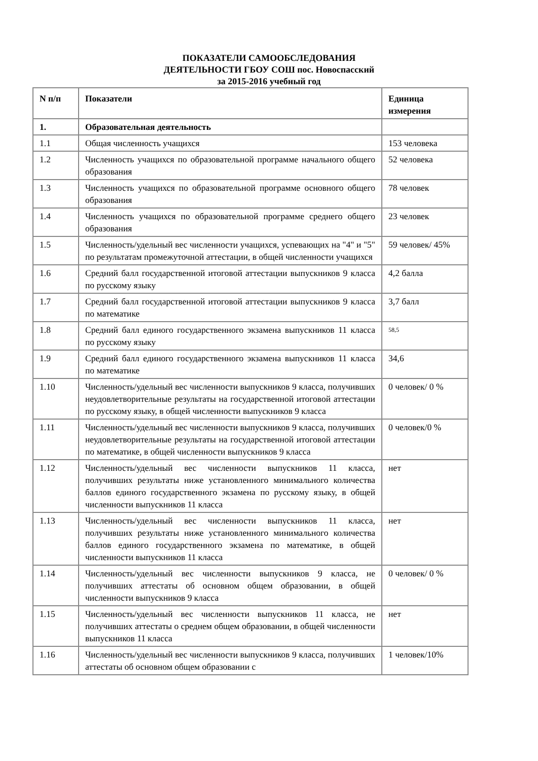ПОКАЗАТЕЛИ САМООБСЛЕДОВАНИЯ
ДЕЯТЕЛЬНОСТИ ГБОУ СОШ пос. Новоспасский
за 2015-2016 учебный год
| N п/п | Показатели | Единица измерения |
| --- | --- | --- |
| 1. | Образовательная деятельность | |
| 1.1 | Общая численность учащихся | 153 человека |
| 1.2 | Численность учащихся по образовательной программе начального общего образования | 52 человека |
| 1.3 | Численность учащихся по образовательной программе основного общего образования | 78 человек |
| 1.4 | Численность учащихся по образовательной программе среднего общего образования | 23 человек |
| 1.5 | Численность/удельный вес численности учащихся, успевающих на "4" и "5" по результатам промежуточной аттестации, в общей численности учащихся | 59 человек/ 45% |
| 1.6 | Средний балл государственной итоговой аттестации выпускников 9 класса по русскому языку | 4,2 балла |
| 1.7 | Средний балл государственной итоговой аттестации выпускников 9 класса по математике | 3,7 балл |
| 1.8 | Средний балл единого государственного экзамена выпускников 11 класса по русскому языку | 58,5 |
| 1.9 | Средний балл единого государственного экзамена выпускников 11 класса по математике | 34,6 |
| 1.10 | Численность/удельный вес численности выпускников 9 класса, получивших неудовлетворительные результаты на государственной итоговой аттестации по русскому языку, в общей численности выпускников 9 класса | 0 человек/ 0 % |
| 1.11 | Численность/удельный вес численности выпускников 9 класса, получивших неудовлетворительные результаты на государственной итоговой аттестации по математике, в общей численности выпускников 9 класса | 0 человек/0 % |
| 1.12 | Численность/удельный вес численности выпускников 11 класса, получивших результаты ниже установленного минимального количества баллов единого государственного экзамена по русскому языку, в общей численности выпускников 11 класса | нет |
| 1.13 | Численность/удельный вес численности выпускников 11 класса, получивших результаты ниже установленного минимального количества баллов единого государственного экзамена по математике, в общей численности выпускников 11 класса | нет |
| 1.14 | Численность/удельный вес численности выпускников 9 класса, не получивших аттестаты об основном общем образовании, в общей численности выпускников 9 класса | 0 человек/ 0 % |
| 1.15 | Численность/удельный вес численности выпускников 11 класса, не получивших аттестаты о среднем общем образовании, в общей численности выпускников 11 класса | нет |
| 1.16 | Численность/удельный вес численности выпускников 9 класса, получивших аттестаты об основном общем образовании с | 1 человек/10% |